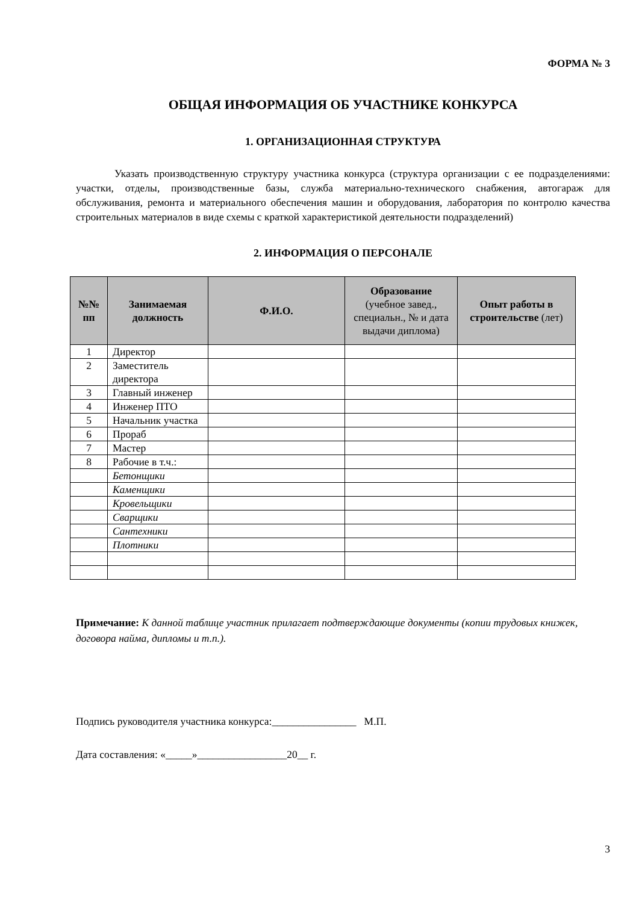ФОРМА № 3
ОБЩАЯ ИНФОРМАЦИЯ ОБ УЧАСТНИКЕ КОНКУРСА
1. ОРГАНИЗАЦИОННАЯ СТРУКТУРА
Указать производственную структуру участника конкурса (структура организации с ее подразделениями: участки, отделы, производственные базы, служба материально-технического снабжения, автогараж для обслуживания, ремонта и материального обеспечения машин и оборудования, лаборатория по контролю качества строительных материалов в виде схемы с краткой характеристикой деятельности подразделений)
2. ИНФОРМАЦИЯ О ПЕРСОНАЛЕ
| №№ пп | Занимаемая должность | Ф.И.О. | Образование (учебное завед., специальн., № и дата выдачи диплома) | Опыт работы в строительстве (лет) |
| --- | --- | --- | --- | --- |
| 1 | Директор | | | |
| 2 | Заместитель директора | | | |
| 3 | Главный инженер | | | |
| 4 | Инженер ПТО | | | |
| 5 | Начальник участка | | | |
| 6 | Прораб | | | |
| 7 | Мастер | | | |
| 8 | Рабочие в т.ч.: | | | |
| | Бетонщики | | | |
| | Каменщики | | | |
| | Кровельщики | | | |
| | Сварщики | | | |
| | Сантехники | | | |
| | Плотники | | | |
Примечание: К данной таблице участник прилагает подтверждающие документы (копии трудовых книжек, договора найма, дипломы и т.п.).
Подпись руководителя участника конкурса:________________ М.П.
Дата составления: «_____»_________________20__ г.
3